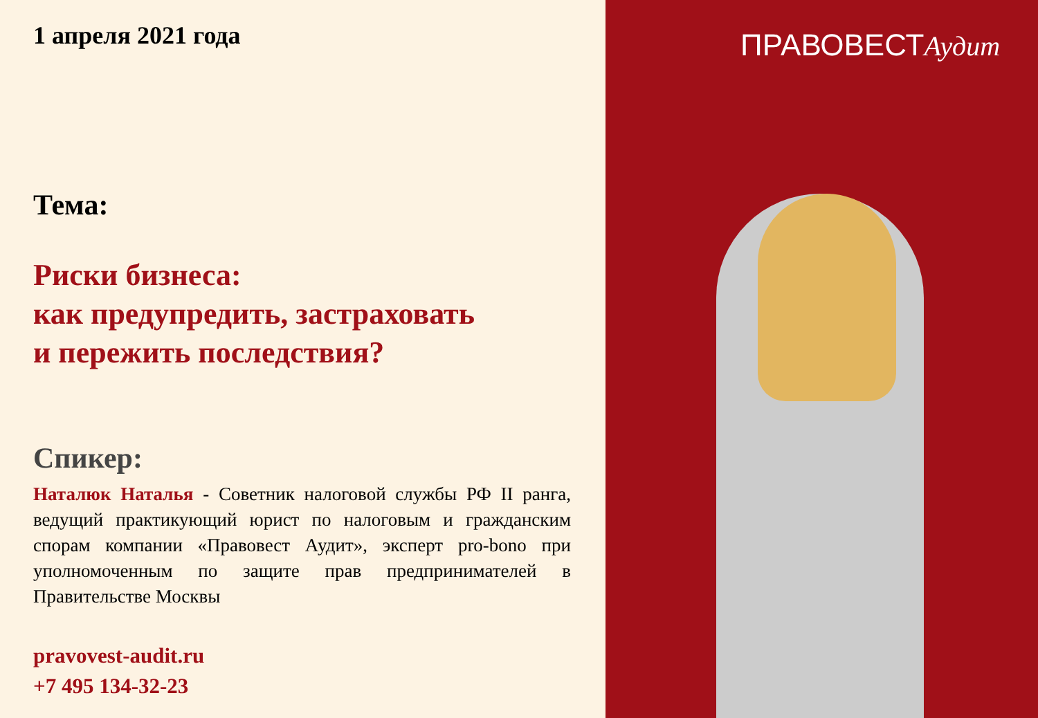1 апреля 2021 года
Тема:
Риски бизнеса:
как предупредить, застраховать
и пережить последствия?
Спикер:
Наталюк Наталья - Советник налоговой службы РФ II ранга, ведущий практикующий юрист по налоговым и гражданским спорам компании «Правовест Аудит», эксперт pro-bono при уполномоченным по защите прав предпринимателей в Правительстве Москвы
pravovest-audit.ru
+7 495 134-32-23
ПРАВОВЕСТАудит